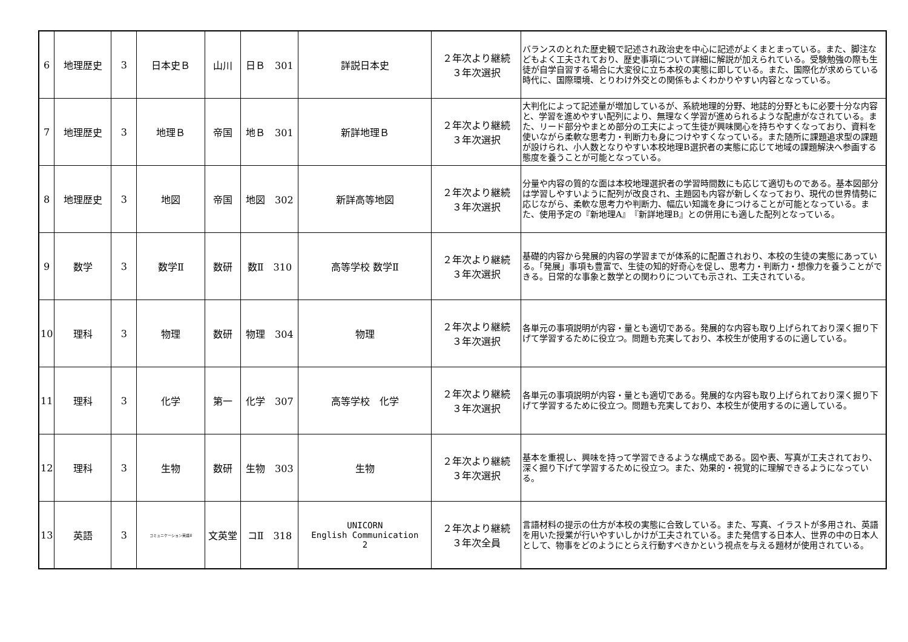| 6 | 地理歴史 | 3 | 日本史Ｂ | 山川 | 日Ｂ 301 | 詳説日本史 | ２年次より継続 ３年次選択 | バランスのとれた歴史観で記述され政治史を中心に記述がよくまとまっている。また、脚注などもよく工夫されており、歴史事項について詳細に解説が加えられている。受験勉強の際も生徒が自学自習する場合に大変役に立ち本校の実態に即している。また、国際化が求めらている時代に、国際環境、とりわけ外交との関係もよくわかりやすい内容となっている。 |
| 7 | 地理歴史 | 3 | 地理Ｂ | 帝国 | 地Ｂ 301 | 新詳地理Ｂ | ２年次より継続 ３年次選択 | 大判化によって記述量が増加しているが、系統地理的分野、地誌的分野ともに必要十分な内容と、学習を進めやすい配列により、無理なく学習が進められるような配慮がなされている。また、リード部分やまとめ部分の工夫によって生徒が興味関心を持ちやすくなっており、資料を使いながら柔軟な思考力・判断力も身につけやすくなっている。また随所に課題追求型の課題が設けられ、小人数となりやすい本校地理B選択者の実態に応じて地域の課題解決へ参画する態度を養うことが可能となっている。 |
| 8 | 地理歴史 | 3 | 地図 | 帝国 | 地図 302 | 新詳高等地図 | ２年次より継続 ３年次選択 | 分量や内容の質的な面は本校地理選択者の学習時間数にも応じて適切ものである。基本図部分は学習しやすいように配列が改良され、主題図も内容が新しくなっており、現代の世界情勢に応じながら、柔軟な思考力や判断力、幅広い知識を身につけることが可能となっている。また、使用予定の『新地理A』『新詳地理B』との併用にも適した配列となっている。 |
| 9 | 数学 | 3 | 数学Ⅱ | 数研 | 数Ⅱ 310 | 高等学校 数学Ⅱ | ２年次より継続 ３年次選択 | 基礎的内容から発展的内容の学習までが体系的に配置されおり、本校の生徒の実態にあっている。「発展」事項も豊富で、生徒の知的好奇心を促し、思考力・判断力・想像力を養うことができる。日常的な事象と数学との関わりについても示され、工夫されている。 |
| 10 | 理科 | 3 | 物理 | 数研 | 物理 304 | 物理 | ２年次より継続 ３年次選択 | 各単元の事項説明が内容・量とも適切である。発展的な内容も取り上げられており深く掘り下げて学習するために役立つ。問題も充実しており、本校生が使用するのに適している。 |
| 11 | 理科 | 3 | 化学 | 第一 | 化学 307 | 高等学校 化学 | ２年次より継続 ３年次選択 | 各単元の事項説明が内容・量とも適切である。発展的な内容も取り上げられており深く掘り下げて学習するために役立つ。問題も充実しており、本校生が使用するのに適している。 |
| 12 | 理科 | 3 | 生物 | 数研 | 生物 303 | 生物 | ２年次より継続 ３年次選択 | 基本を重視し、興味を持って学習できるような構成である。図や表、写真が工夫されており、深く掘り下げて学習するために役立つ。また、効果的・視覚的に理解できるようになっている。 |
| 13 | 英語 | 3 | コミュニケーション英語Ⅱ | 文英堂 | コⅡ 318 | UNICORN English Communication 2 | ２年次より継続 ３年次全員 | 言語材料の提示の仕方が本校の実態に合致している。また、写真、イラストが多用され、英語を用いた授業が行いやすいしかけが工夫されている。また発信する日本人、世界の中の日本人として、物事をどのようにとらえ行動すべきかという視点を与える題材が使用されている。 |